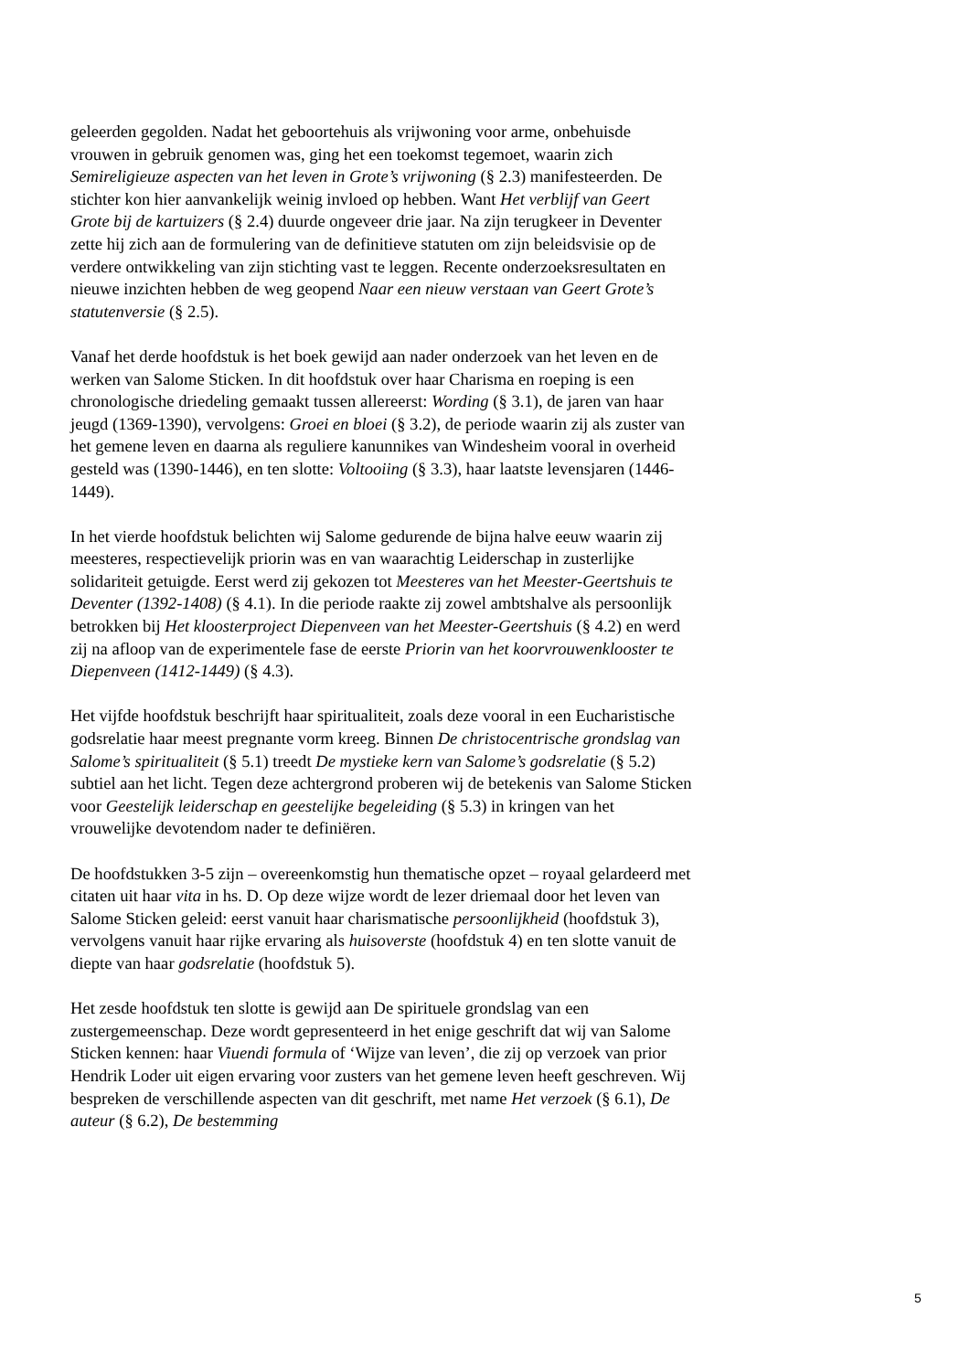geleerden gegolden. Nadat het geboortehuis als vrijwoning voor arme, onbehuisde vrouwen in gebruik genomen was, ging het een toekomst tegemoet, waarin zich Semireligieuze aspecten van het leven in Grote’s vrijwoning (§ 2.3) manifesteerden. De stichter kon hier aanvankelijk weinig invloed op hebben. Want Het verblijf van Geert Grote bij de kartuizers (§ 2.4) duurde ongeveer drie jaar. Na zijn terugkeer in Deventer zette hij zich aan de formulering van de definitieve statuten om zijn beleidsvisie op de verdere ontwikkeling van zijn stichting vast te leggen. Recente onderzoeksresultaten en nieuwe inzichten hebben de weg geopend Naar een nieuw verstaan van Geert Grote’s statutenversie (§ 2.5).
Vanaf het derde hoofdstuk is het boek gewijd aan nader onderzoek van het leven en de werken van Salome Sticken. In dit hoofdstuk over haar Charisma en roeping is een chronologische driedeling gemaakt tussen allereerst: Wording (§ 3.1), de jaren van haar jeugd (1369-1390), vervolgens: Groei en bloei (§ 3.2), de periode waarin zij als zuster van het gemene leven en daarna als reguliere kanunnikes van Windesheim vooral in overheid gesteld was (1390-1446), en ten slotte: Voltooiing (§ 3.3), haar laatste levensjaren (1446-1449).
In het vierde hoofdstuk belichten wij Salome gedurende de bijna halve eeuw waarin zij meesteres, respectievelijk priorin was en van waarachtig Leiderschap in zusterlijke solidariteit getuigde. Eerst werd zij gekozen tot Meesteres van het Meester-Geertshuis te Deventer (1392-1408) (§ 4.1). In die periode raakte zij zowel ambtshalve als persoonlijk betrokken bij Het kloosterproject Diepenveen van het Meester-Geertshuis (§ 4.2) en werd zij na afloop van de experimentele fase de eerste Priorin van het koorvrouwenklooster te Diepenveen (1412-1449) (§ 4.3).
Het vijfde hoofdstuk beschrijft haar spiritualiteit, zoals deze vooral in een Eucharistische godsrelatie haar meest pregnante vorm kreeg. Binnen De christocentrische grondslag van Salome’s spiritualiteit (§ 5.1) treedt De mystieke kern van Salome’s godsrelatie (§ 5.2) subtiel aan het licht. Tegen deze achtergrond proberen wij de betekenis van Salome Sticken voor Geestelijk leiderschap en geestelijke begeleiding (§ 5.3) in kringen van het vrouwelijke devotendom nader te definiëren.
De hoofdstukken 3-5 zijn – overeenkomstig hun thematische opzet – royaal gelardeerd met citaten uit haar vita in hs. D. Op deze wijze wordt de lezer driemaal door het leven van Salome Sticken geleid: eerst vanuit haar charismatische persoonlijkheid (hoofdstuk 3), vervolgens vanuit haar rijke ervaring als huisoverste (hoofdstuk 4) en ten slotte vanuit de diepte van haar godsrelatie (hoofdstuk 5).
Het zesde hoofdstuk ten slotte is gewijd aan De spirituele grondslag van een zustergemeenschap. Deze wordt gepresenteerd in het enige geschrift dat wij van Salome Sticken kennen: haar Viuendi formula of ‘Wijze van leven’, die zij op verzoek van prior Hendrik Loder uit eigen ervaring voor zusters van het gemene leven heeft geschreven. Wij bespreken de verschillende aspecten van dit geschrift, met name Het verzoek (§ 6.1), De auteur (§ 6.2), De bestemming
5